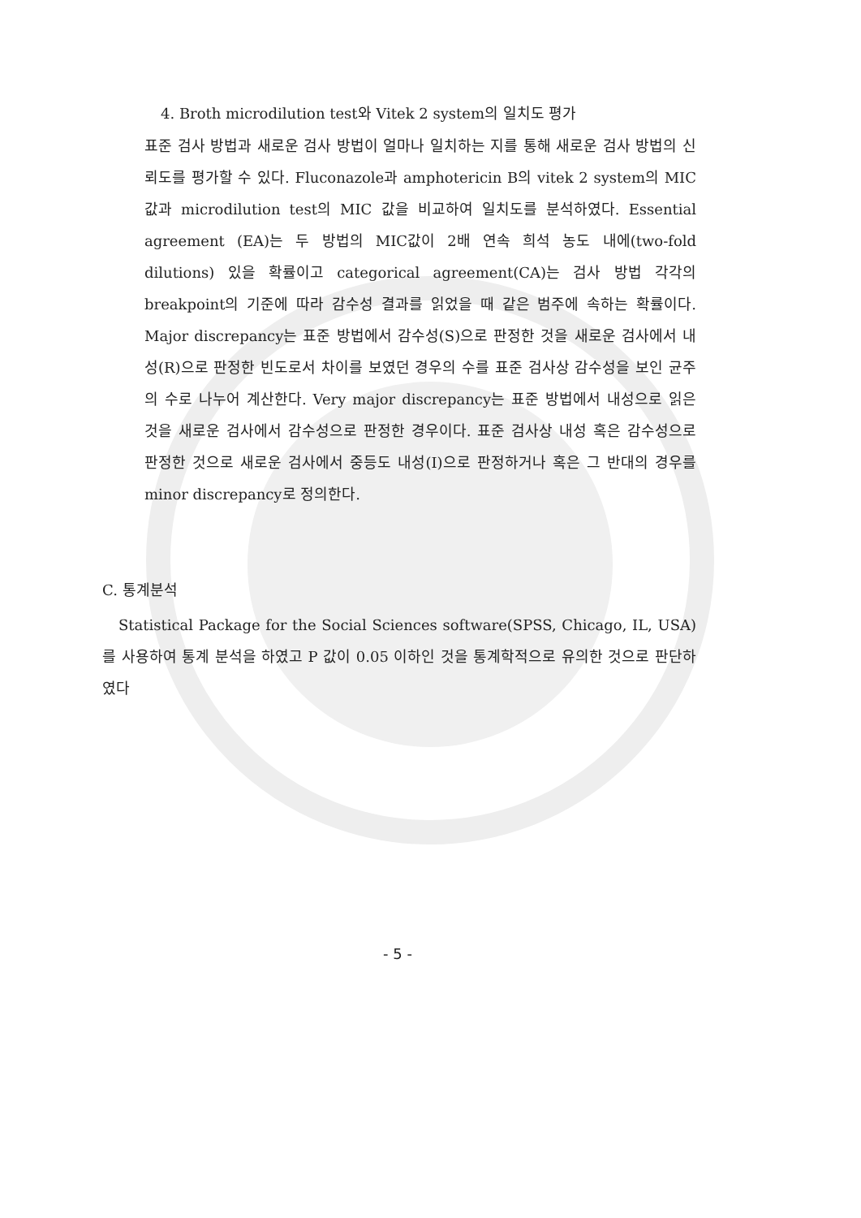4. Broth microdilution test와 Vitek 2 system의 일치도 평가
표준 검사 방법과 새로운 검사 방법이 얼마나 일치하는 지를 통해 새로운 검사 방법의 신뢰도를 평가할 수 있다. Fluconazole과 amphotericin B의 vitek 2 system의 MIC 값과 microdilution test의 MIC 값을 비교하여 일치도를 분석하였다. Essential agreement (EA)는 두 방법의 MIC값이 2배 연속 희석 농도 내에(two-fold dilutions) 있을 확률이고 categorical agreement(CA)는 검사 방법 각각의 breakpoint의 기준에 따라 감수성 결과를 읽었을 때 같은 범주에 속하는 확률이다. Major discrepancy는 표준 방법에서 감수성(S)으로 판정한 것을 새로운 검사에서 내성(R)으로 판정한 빈도로서 차이를 보였던 경우의 수를 표준 검사상 감수성을 보인 균주의 수로 나누어 계산한다. Very major discrepancy는 표준 방법에서 내성으로 읽은 것을 새로운 검사에서 감수성으로 판정한 경우이다. 표준 검사상 내성 혹은 감수성으로 판정한 것으로 새로운 검사에서 중등도 내성(I)으로 판정하거나 혹은 그 반대의 경우를 minor discrepancy로 정의한다.
C. 통계분석
Statistical Package for the Social Sciences software(SPSS, Chicago, IL, USA)를 사용하여 통계 분석을 하였고 P 값이 0.05 이하인 것을 통계학적으로 유의한 것으로 판단하였다
- 5 -